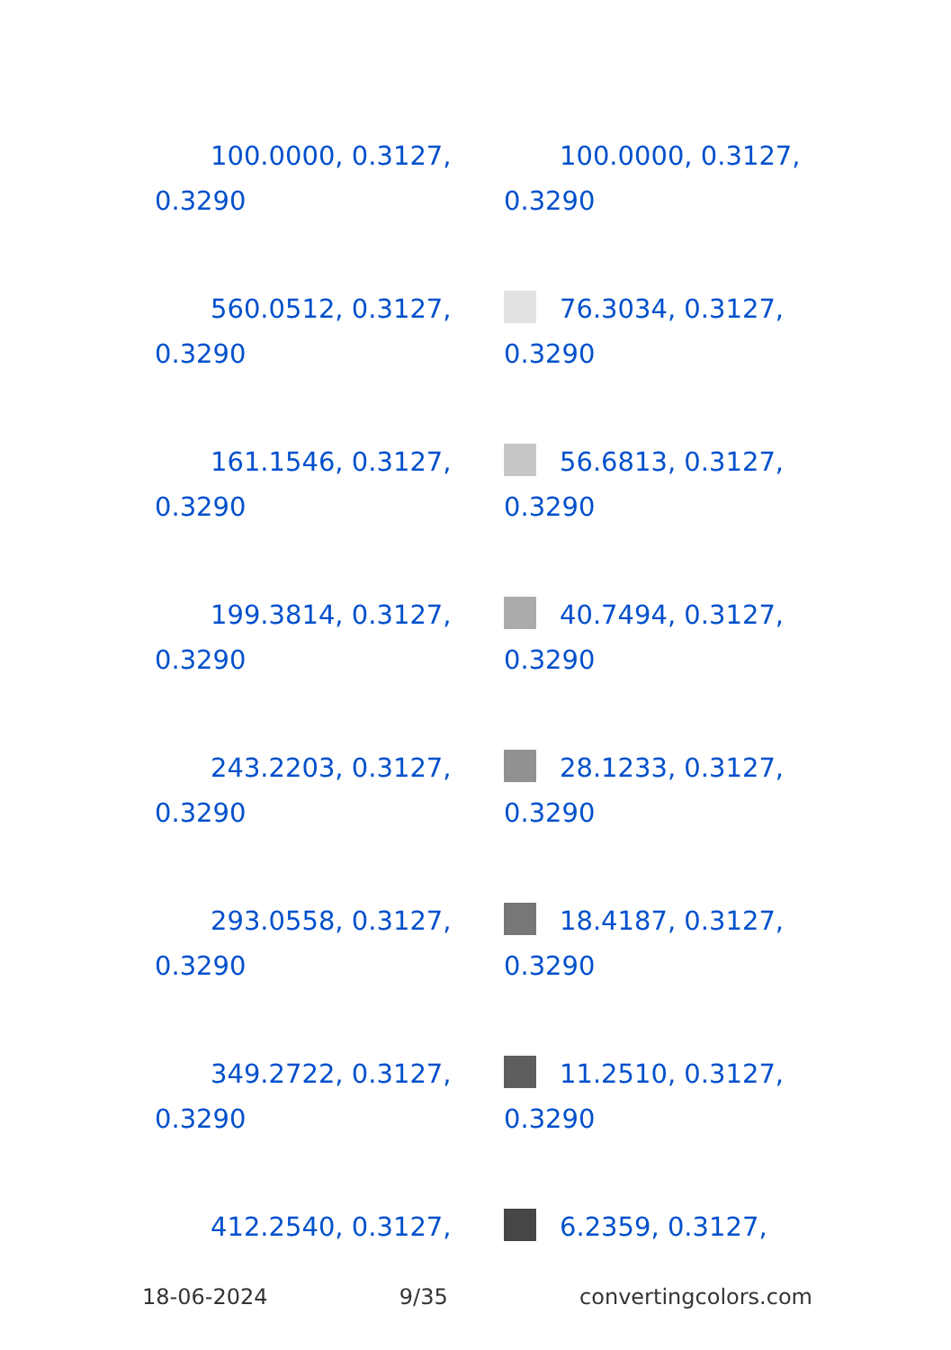100.0000, 0.3127,
0.3290
100.0000, 0.3127,
0.3290
560.0512, 0.3127,
0.3290
76.3034, 0.3127,
0.3290
161.1546, 0.3127,
0.3290
56.6813, 0.3127,
0.3290
199.3814, 0.3127,
0.3290
40.7494, 0.3127,
0.3290
243.2203, 0.3127,
0.3290
28.1233, 0.3127,
0.3290
293.0558, 0.3127,
0.3290
18.4187, 0.3127,
0.3290
349.2722, 0.3127,
0.3290
11.2510, 0.3127,
0.3290
412.2540, 0.3127,
6.2359, 0.3127,
18-06-2024 9/35 convertingcolors.com